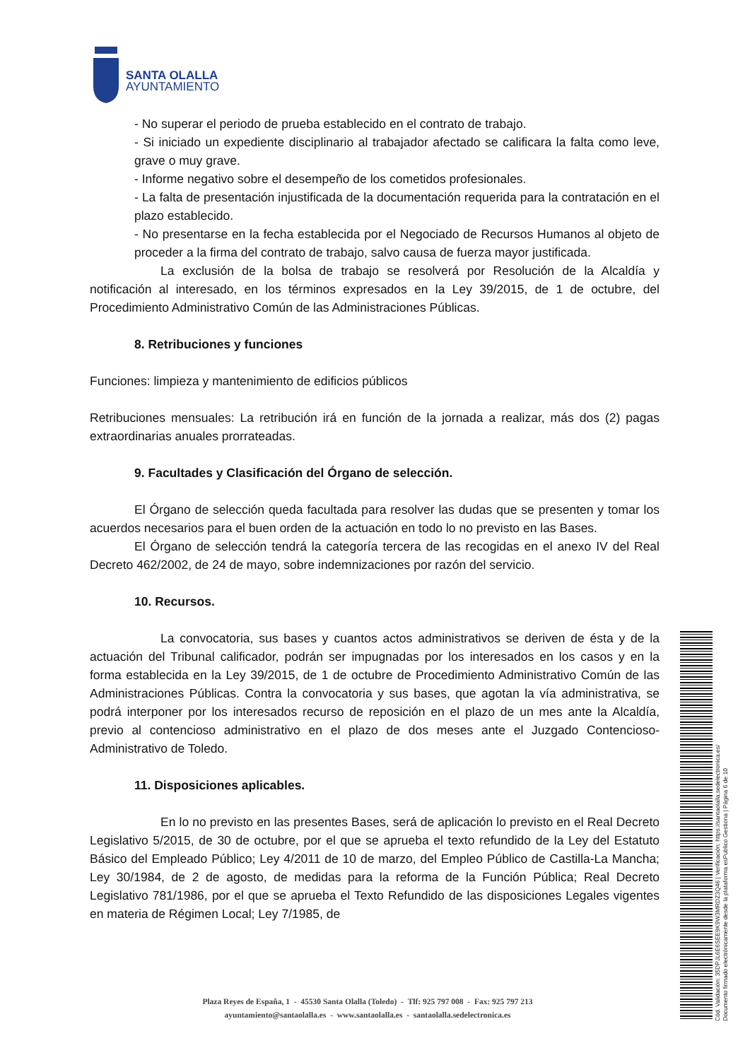SANTA OLALLA
AYUNTAMIENTO
- No superar el periodo de prueba establecido en el contrato de trabajo.
- Si iniciado un expediente disciplinario al trabajador afectado se calificara la falta como leve, grave o muy grave.
- Informe negativo sobre el desempeño de los cometidos profesionales.
- La falta de presentación injustificada de la documentación requerida para la contratación en el plazo establecido.
- No presentarse en la fecha establecida por el Negociado de Recursos Humanos al objeto de proceder a la firma del contrato de trabajo, salvo causa de fuerza mayor justificada.
La exclusión de la bolsa de trabajo se resolverá por Resolución de la Alcaldía y notificación al interesado, en los términos expresados en la Ley 39/2015, de 1 de octubre, del Procedimiento Administrativo Común de las Administraciones Públicas.
8. Retribuciones y funciones
Funciones: limpieza y mantenimiento de edificios públicos
Retribuciones mensuales: La retribución irá en función de la jornada a realizar, más dos (2) pagas extraordinarias anuales prorrateadas.
9. Facultades y Clasificación del Órgano de selección.
El Órgano de selección queda facultada para resolver las dudas que se presenten y tomar los acuerdos necesarios para el buen orden de la actuación en todo lo no previsto en las Bases.
El Órgano de selección tendrá la categoría tercera de las recogidas en el anexo IV del Real Decreto 462/2002, de 24 de mayo, sobre indemnizaciones por razón del servicio.
10. Recursos.
La convocatoria, sus bases y cuantos actos administrativos se deriven de ésta y de la actuación del Tribunal calificador, podrán ser impugnadas por los interesados en los casos y en la forma establecida en la Ley 39/2015, de 1 de octubre de Procedimiento Administrativo Común de las Administraciones Públicas. Contra la convocatoria y sus bases, que agotan la vía administrativa, se podrá interponer por los interesados recurso de reposición en el plazo de un mes ante la Alcaldía, previo al contencioso administrativo en el plazo de dos meses ante el Juzgado Contencioso-Administrativo de Toledo.
11. Disposiciones aplicables.
En lo no previsto en las presentes Bases, será de aplicación lo previsto en el Real Decreto Legislativo 5/2015, de 30 de octubre, por el que se aprueba el texto refundido de la Ley del Estatuto Básico del Empleado Público; Ley 4/2011 de 10 de marzo, del Empleo Público de Castilla-La Mancha; Ley 30/1984, de 2 de agosto, de medidas para la reforma de la Función Pública; Real Decreto Legislativo 781/1986, por el que se aprueba el Texto Refundido de las disposiciones Legales vigentes en materia de Régimen Local; Ley 7/1985, de
Cód. Validación: 35DPJL6E6SEE9K9W3MRDZ3Q46 | Verificación: https://santaolalla.sedelectronica.es/
Documento firmado electrónicamente desde la plataforma esPublico Gestiona | Página 6 de 10
Plaza Reyes de España, 1 - 45530 Santa Olalla (Toledo) - Tlf: 925 797 008 - Fax: 925 797 213
ayuntamiento@santaolalla.es - www.santaolalla.es - santaolalla.sedelectronica.es